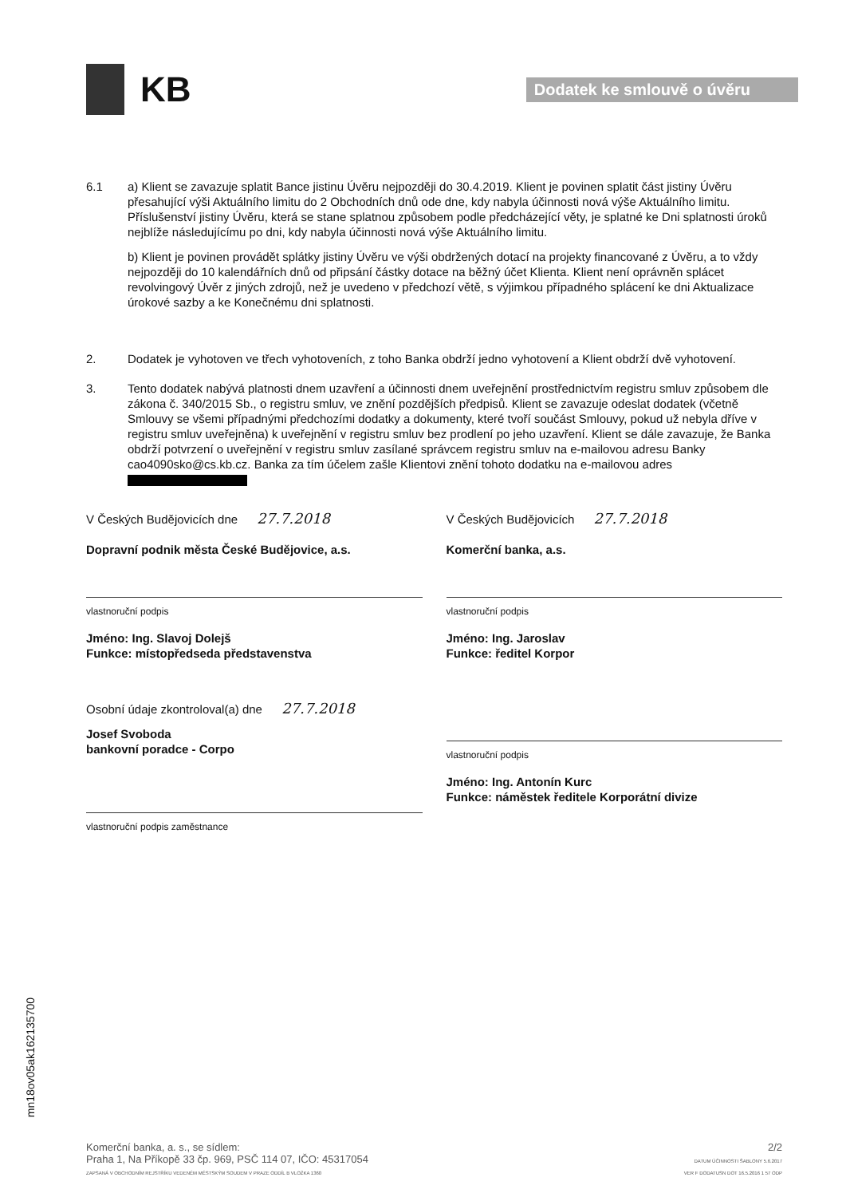KB
Dodatek ke smlouvě o úvěru
6.1 a) Klient se zavazuje splatit Bance jistinu Úvěru nejpozději do 30.4.2019. Klient je povinen splatit část jistiny Úvěru přesahující výši Aktuálního limitu do 2 Obchodních dnů ode dne, kdy nabyla účinnosti nová výše Aktuálního limitu. Příslušenství jistiny Úvěru, která se stane splatnou způsobem podle předcházející věty, je splatné ke Dni splatnosti úroků nejblíže následujícímu po dni, kdy nabyla účinnosti nová výše Aktuálního limitu.
b) Klient je povinen provádět splátky jistiny Úvěru ve výši obdržených dotací na projekty financované z Úvěru, a to vždy nejpozději do 10 kalendářních dnů od připsání částky dotace na běžný účet Klienta. Klient není oprávněn splácet revolvingový Úvěr z jiných zdrojů, než je uvedeno v předchozí větě, s výjimkou případného splácení ke dni Aktualizace úrokové sazby a ke Konečnému dni splatnosti.
2. Dodatek je vyhotoven ve třech vyhotoveních, z toho Banka obdrží jedno vyhotovení a Klient obdrží dvě vyhotovení.
3. Tento dodatek nabývá platnosti dnem uzavření a účinnosti dnem uveřejnění prostřednictvím registru smluv způsobem dle zákona č. 340/2015 Sb., o registru smluv, ve znění pozdějších předpisů. Klient se zavazuje odeslat dodatek (včetně Smlouvy se všemi případnými předchozími dodatky a dokumenty, které tvoří součást Smlouvy, pokud už nebyla dříve v registru smluv uveřejněna) k uveřejnění v registru smluv bez prodlení po jeho uzavření. Klient se dále zavazuje, že Banka obdrží potvrzení o uveřejnění v registru smluv zasílané správcem registru smluv na e-mailovou adresu Banky cao4090sko@cs.kb.cz. Banka za tím účelem zašle Klientovi znění tohoto dodatku na e-mailovou adres
V Českých Budějovicích dne 27.7.2018
Dopravní podnik města České Budějovice, a.s.
vlastnoruční podpis
Jméno: Ing. Slavoj Dolejš
Funkce: místopředseda představenstva
Osobní údaje zkontroloval(a) dne 27.7.2018
Josef Svoboda
bankovní poradce - Corpo
vlastnoruční podpis zaměstnance
V Českých Budějovicích 27.7.2018
Komerční banka, a.s.
vlastnoruční podpis
Jméno: Ing. Jaroslav
Funkce: ředitel Korpor
vlastnoruční podpis
Jméno: Ing. Antonín Kurc
Funkce: náměstek ředitele Korporátní divize
mn18ov05ak162135700
Komerční banka, a. s., se sídlem:
Praha 1, Na Příkopě 33 čp. 969, PSČ 114 07, IČO: 45317054
ZAPSANÁ V OBCHODNÍM REJSTŘÍKU VEDENÉM MĚSTSKÝM SOUDEM V PRAZE ODDÍL B VLOŽKA 1360
2/2
DATUM ÚČINNOSTI ŠABLONY 5.6.2017
VER F DODATUSN DOT 16.5.2016 1 57 ODP